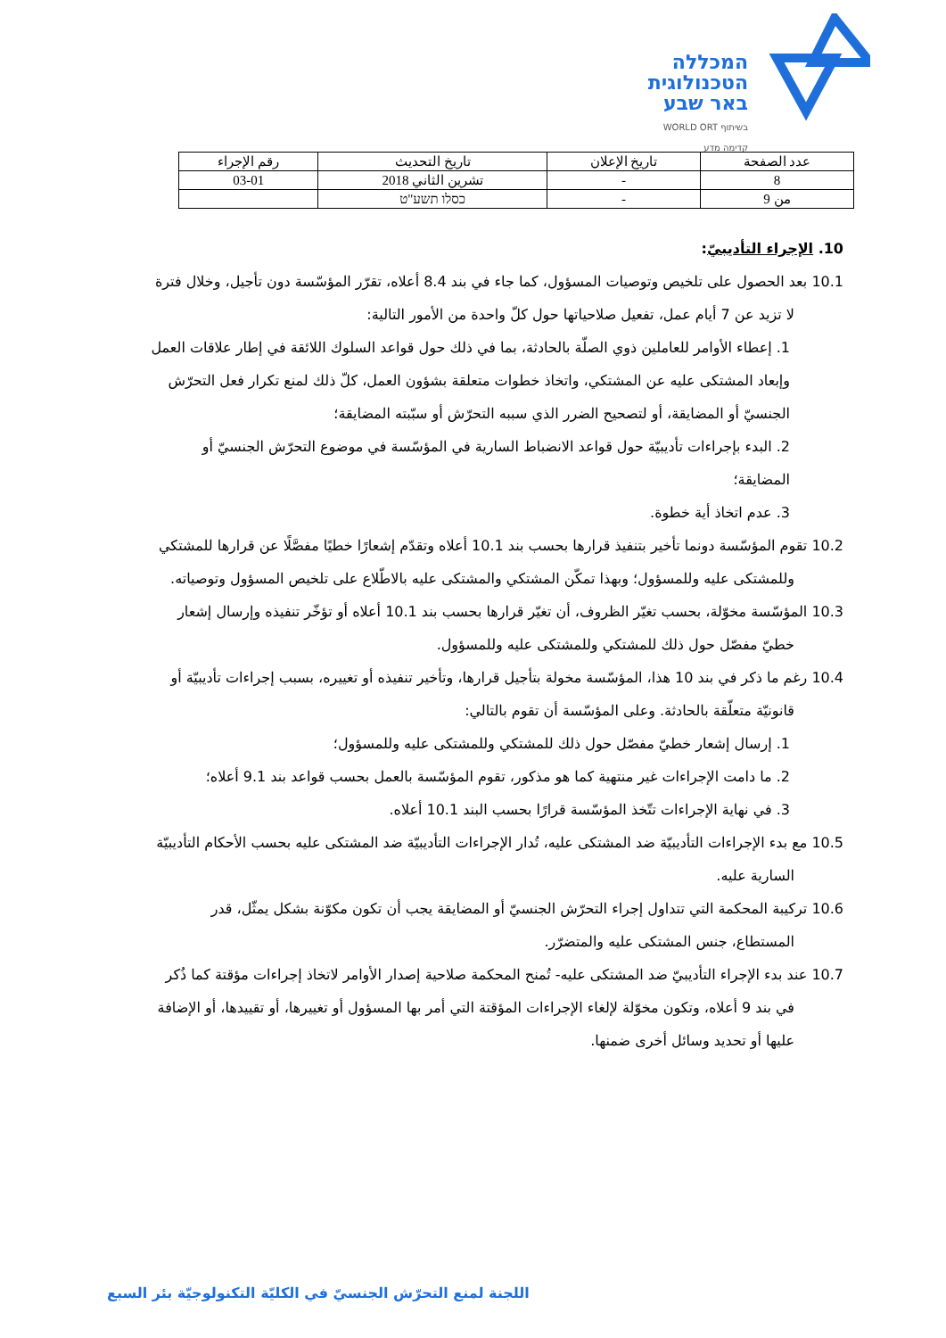המכללה
הטכנולוגית
באר שבע
בשיתוף WORLD ORT
קדימה מדע
| عدد الصفحة | تاريخ الإعلان | تاريخ التحديث | رقم الإجراء |
| --- | --- | --- | --- |
| 8 | - | تشرين الثاني 2018 | 03-01 |
| من 9 | - | כסלו תשע"ט | |
10. الإجراء التأديبيّ:
10.1 بعد الحصول على تلخيص وتوصيات المسؤول، كما جاء في بند 8.4 أعلاه، تقرّر المؤسّسة دون تأجيل، وخلال فترة لا تزيد عن 7 أيام عمل، تفعيل صلاحياتها حول كلّ واحدة من الأمور التالية:
1. إعطاء الأوامر للعاملين ذوي الصلّة بالحادثة، بما في ذلك حول قواعد السلوك اللائقة في إطار علاقات العمل وإبعاد المشتكى عليه عن المشتكي، واتخاذ خطوات متعلقة بشؤون العمل، كلّ ذلك لمنع تكرار فعل التحرّش الجنسيّ أو المضايقة، أو لتصحيح الضرر الذي سببه التحرّش أو سبّبته المضايقة؛
2. البدء بإجراءات تأديبيّة حول قواعد الانضباط السارية في المؤسّسة في موضوع التحرّش الجنسيّ أو المضايقة؛
3. عدم اتخاذ أية خطوة.
10.2 تقوم المؤسّسة دونما تأخير بتنفيذ قرارها بحسب بند 10.1 أعلاه وتقدّم إشعارًا خطيًا مفصَّلًا عن قرارها للمشتكي وللمشتكى عليه وللمسؤول؛ وبهذا تمكّن المشتكي والمشتكى عليه بالاطّلاع على تلخيص المسؤول وتوصياته.
10.3 المؤسّسة مخوّلة، بحسب تغيّر الظروف، أن تغيّر قرارها بحسب بند 10.1 أعلاه أو تؤخّر تنفيذه وإرسال إشعار خطيّ مفصّل حول ذلك للمشتكي وللمشتكى عليه وللمسؤول.
10.4 رغم ما ذكر في بند 10 هذا، المؤسّسة مخولة بتأجيل قرارها، وتأخير تنفيذه أو تغييره، بسبب إجراءات تأديبيّة أو قانونيّة متعلّقة بالحادثة. وعلى المؤسّسة أن تقوم بالتالي:
1. إرسال إشعار خطيّ مفصّل حول ذلك للمشتكي وللمشتكى عليه وللمسؤول؛
2. ما دامت الإجراءات غير منتهية كما هو مذكور، تقوم المؤسّسة بالعمل بحسب قواعد بند 9.1 أعلاه؛
3. في نهاية الإجراءات تتّخذ المؤسّسة قرارًا بحسب البند 10.1 أعلاه.
10.5 مع بدء الإجراءات التأديبيّة ضد المشتكى عليه، تُدار الإجراءات التأديبيّة ضد المشتكى عليه بحسب الأحكام التأديبيّة السارية عليه.
10.6 تركيبة المحكمة التي تتداول إجراء التحرّش الجنسيّ أو المضايقة يجب أن تكون مكوّنة بشكل يمثّل، قدر المستطاع، جنس المشتكى عليه والمتضرّر.
10.7 عند بدء الإجراء التأديبيّ ضد المشتكى عليه- تُمنح المحكمة صلاحية إصدار الأوامر لاتخاذ إجراءات مؤقتة كما ذُكر في بند 9 أعلاه، وتكون مخوّلة لإلغاء الإجراءات المؤقتة التي أمر بها المسؤول أو تغييرها، أو تقييدها، أو الإضافة عليها أو تحديد وسائل أخرى ضمنها.
اللجنة لمنع التحرّش الجنسيّ في الكليّة التكنولوجيّة بئر السبع